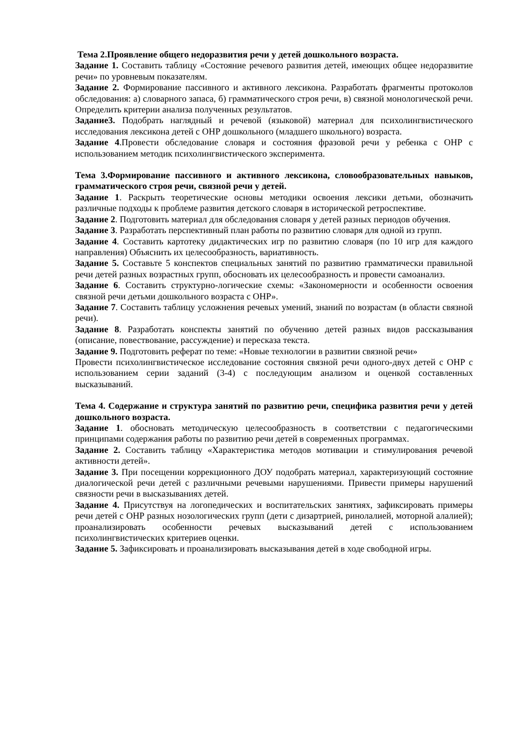Тема 2.Проявление общего недоразвития речи у детей дошкольного возраста.
Задание 1. Составить таблицу «Состояние речевого развития детей, имеющих общее недоразвитие речи» по уровневым показателям.
Задание 2. Формирование пассивного и активного лексикона. Разработать фрагменты протоколов обследования: а) словарного запаса, б) грамматического строя речи, в) связной монологической речи. Определить критерии анализа полученных результатов.
Задание3. Подобрать наглядный и речевой (языковой) материал для психолингвистического исследования лексикона детей с ОНР дошкольного (младшего школьного) возраста.
Задание 4.Провести обследование словаря и состояния фразовой речи у ребенка с ОНР с использованием методик психолингвистического эксперимента.
Тема 3.Формирование пассивного и активного лексикона, словообразовательных навыков, грамматического строя речи, связной речи у детей.
Задание 1. Раскрыть теоретические основы методики освоения лексики детьми, обозначить различные подходы к проблеме развития детского словаря в исторической ретроспективе.
Задание 2. Подготовить материал для обследования словаря у детей разных периодов обучения.
Задание 3. Разработать перспективный план работы по развитию словаря для одной из групп.
Задание 4. Составить картотеку дидактических игр по развитию словаря (по 10 игр для каждого направления) Объяснить их целесообразность, вариативность.
Задание 5. Составьте 5 конспектов специальных занятий по развитию грамматически правильной речи детей разных возрастных групп, обосновать их целесообразность и провести самоанализ.
Задание 6. Составить структурно-логические схемы: «Закономерности и особенности освоения связной речи детьми дошкольного возраста с ОНР».
Задание 7. Составить таблицу усложнения речевых умений, знаний по возрастам (в области связной речи).
Задание 8. Разработать конспекты занятий по обучению детей разных видов рассказывания (описание, повествование, рассуждение) и пересказа текста.
Задание 9. Подготовить реферат по теме: «Новые технологии в развитии связной речи»
Провести психолингвистическое исследование состояния связной речи одного-двух детей с ОНР с использованием серии заданий (3-4) с последующим анализом и оценкой составленных высказываний.
Тема 4. Содержание и структура занятий по развитию речи, специфика развития речи у детей дошкольного возраста.
Задание 1. обосновать методическую целесообразность в соответствии с педагогическими принципами содержания работы по развитию речи детей в современных программах.
Задание 2. Составить таблицу «Характеристика методов мотивации и стимулирования речевой активности детей».
Задание 3. При посещении коррекционного ДОУ подобрать материал, характеризующий состояние диалогической речи детей с различными речевыми нарушениями. Привести примеры нарушений связности речи в высказываниях детей.
Задание 4. Присутствуя на логопедических и воспитательских занятиях, зафиксировать примеры речи детей с ОНР разных нозологических групп (дети с дизартрией, ринолалией, моторной алалией); проанализировать особенности речевых высказываний детей с использованием психолингвистических критериев оценки.
Задание 5. Зафиксировать и проанализировать высказывания детей в ходе свободной игры.